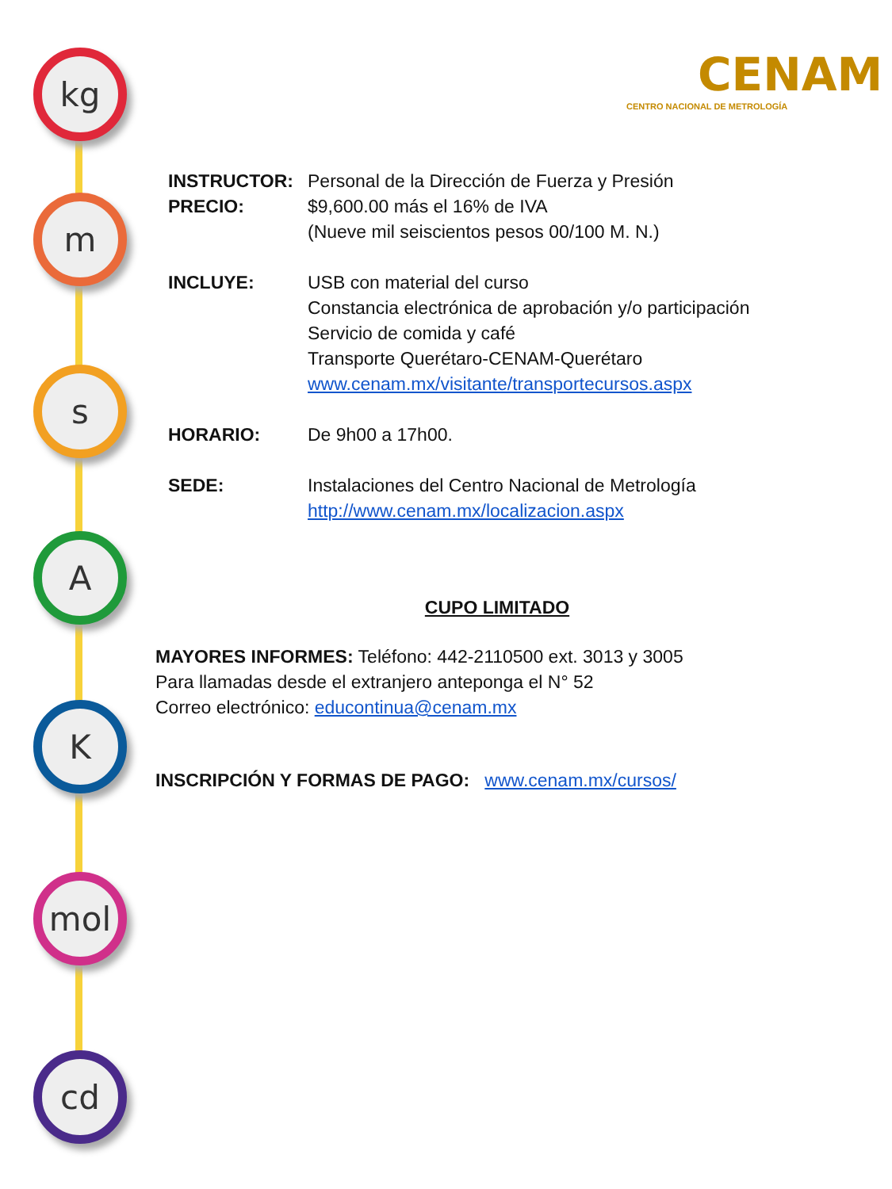kg
m
s
A
K
mol
cd
CENAM
CENTRO NACIONAL DE METROLOGÍA
INSTRUCTOR: Personal de la Dirección de Fuerza y Presión
PRECIO: $9,600.00 más el 16% de IVA
(Nueve mil seiscientos pesos 00/100 M. N.)
INCLUYE: USB con material del curso
Constancia electrónica de aprobación y/o participación
Servicio de comida y café
Transporte Querétaro-CENAM-Querétaro
www.cenam.mx/visitante/transportecursos.aspx
HORARIO: De 9h00 a 17h00.
SEDE: Instalaciones del Centro Nacional de Metrología
http://www.cenam.mx/localizacion.aspx
CUPO LIMITADO
MAYORES INFORMES: Teléfono: 442-2110500 ext. 3013 y 3005
Para llamadas desde el extranjero anteponga el N° 52
Correo electrónico: educontinua@cenam.mx
INSCRIPCIÓN Y FORMAS DE PAGO: www.cenam.mx/cursos/